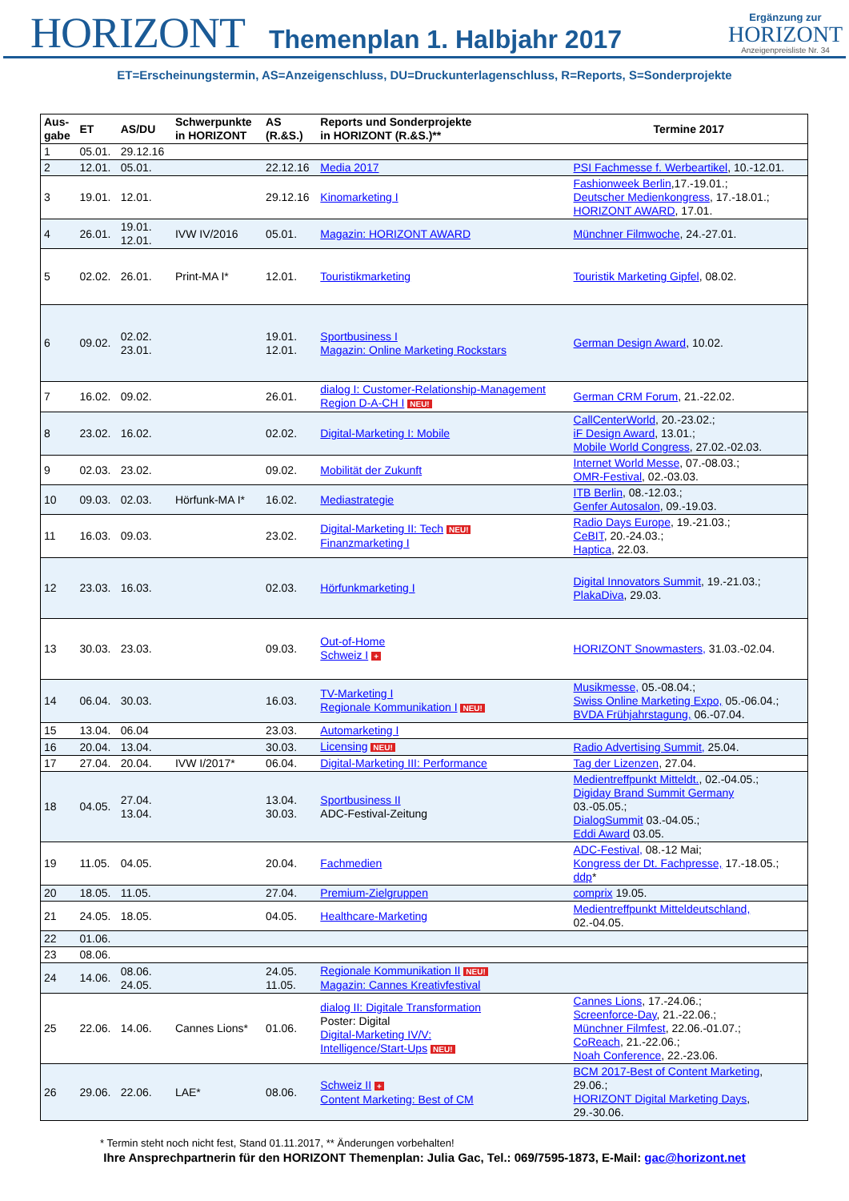HORIZONT
Themenplan 1. Halbjahr 2017
Ergänzung zur
HORIZONT
Anzeigenpreisliste Nr. 34
ET=Erscheinungstermin, AS=Anzeigenschluss, DU=Druckunterlagenschluss, R=Reports, S=Sonderprojekte
| Aus- gabe | ET | AS/DU | Schwerpunkte in HORIZONT | AS (R.&S.) | Reports und Sonderprojekte in HORIZONT (R.&S.)** | Termine 2017 |
| --- | --- | --- | --- | --- | --- | --- |
| 1 | 05.01. | 29.12.16 | | | | |
| 2 | 12.01. | 05.01. | | 22.12.16 | Media 2017 | PSI Fachmesse f. Werbeartikel , 10.-12.01. |
| 3 | 19.01. | 12.01. | | 29.12.16 | Kinomarketing I | Fashionweek Berlin ,17.-19.01.; Deutscher Medienkongress , 17.-18.01.; HORIZONT AWARD , 17.01. |
| 4 | 26.01. | 19.01. 12.01. | IVW IV/2016 | 05.01. | Magazin: HORIZONT AWARD | Münchner Filmwoche , 24.-27.01. |
| 5 | 02.02. | 26.01. | Print-MA I* | 12.01. | Touristikmarketing | Touristik Marketing Gipfel , 08.02. |
| 6 | 09.02. | 02.02. 23.01. | | 19.01. 12.01. | Sportbusiness I Magazin: Online Marketing Rockstars | German Design Award , 10.02. |
| 7 | 16.02. | 09.02. | | 26.01. | dialog I: Customer-Relationship-Management Region D-A-CH I NEU! | German CRM Forum , 21.-22.02. |
| 8 | 23.02. | 16.02. | | 02.02. | Digital-Marketing I: Mobile | CallCenterWorld , 20.-23.02.; iF Design Award , 13.01.; Mobile World Congress , 27.02.-02.03. |
| 9 | 02.03. | 23.02. | | 09.02. | Mobilität der Zukunft | Internet World Messe , 07.-08.03.; OMR-Festival , 02.-03.03. |
| 10 | 09.03. | 02.03. | Hörfunk-MA I* | 16.02. | Mediastrategie | ITB Berlin , 08.-12.03.; Genfer Autosalon , 09.-19.03. |
| 11 | 16.03. | 09.03. | | 23.02. | Digital-Marketing II: Tech NEU! Finanzmarketing I | Radio Days Europe , 19.-21.03.; CeBIT , 20.-24.03.; Haptica , 22.03. |
| 12 | 23.03. | 16.03. | | 02.03. | Hörfunkmarketing I | Digital Innovators Summit , 19.-21.03.; PlakaDiva , 29.03. |
| 13 | 30.03. | 23.03. | | 09.03. | Out-of-Home Schweiz I + | HORIZONT Snowmasters, 31.03.-02.04. |
| 14 | 06.04. | 30.03. | | 16.03. | TV-Marketing I Regionale Kommunikation I NEU! | Musikmesse, 05.-08.04.; Swiss Online Marketing Expo, 05.-06.04.; BVDA Frühjahrstagung, 06.-07.04. |
| 15 | 13.04. | 06.04 | | 23.03. | Automarketing I | |
| 16 | 20.04. | 13.04. | | 30.03. | Licensing NEU! | Radio Advertising Summit, 25.04. |
| 17 | 27.04. | 20.04. | IVW I/2017* | 06.04. | Digital-Marketing III: Performance | Tag der Lizenzen , 27.04. |
| 18 | 04.05. | 27.04. 13.04. | | 13.04. 30.03. | Sportbusiness II ADC-Festival-Zeitung | Medientreffpunkt Mitteldt. , 02.-04.05.; Digiday Brand Summit Germany 03.-05.05.; DialogSummit 03.-04.05.; Eddi Award 03.05. |
| 19 | 11.05. | 04.05. | | 20.04. | Fachmedien | ADC-Festival, 08.-12 Mai; Kongress der Dt. Fachpresse, 17.-18.05.; ddp * |
| 20 | 18.05. | 11.05. | | 27.04. | Premium-Zielgruppen | comprix 19.05. |
| 21 | 24.05. | 18.05. | | 04.05. | Healthcare-Marketing | Medientreffpunkt Mitteldeutschland, 02.-04.05. |
| 22 | 01.06. | | | | | |
| 23 | 08.06. | | | | | |
| 24 | 14.06. | 08.06. 24.05. | | 24.05. 11.05. | Regionale Kommunikation II NEU! Magazin: Cannes Kreativfestival | |
| 25 | 22.06. | 14.06. | Cannes Lions* | 01.06. | dialog II: Digitale Transformation Poster: Digital Digital-Marketing IV/V: Intelligence/Start-Ups NEU! | Cannes Lions , 17.-24.06.; Screenforce-Day , 21.-22.06.; Münchner Filmfest , 22.06.-01.07.; CoReach , 21.-22.06.; Noah Conference , 22.-23.06. |
| 26 | 29.06. | 22.06. | LAE* | 08.06. | Schweiz II + Content Marketing: Best of CM | BCM 2017-Best of Content Marketing , 29.06.; HORIZONT Digital Marketing Days , 29.-30.06. |
* Termin steht noch nicht fest, Stand 01.11.2017, ** Änderungen vorbehalten!
Ihre Ansprechpartnerin für den HORIZONT Themenplan: Julia Gac, Tel.: 069/7595-1873, E-Mail: gac@horizont.net